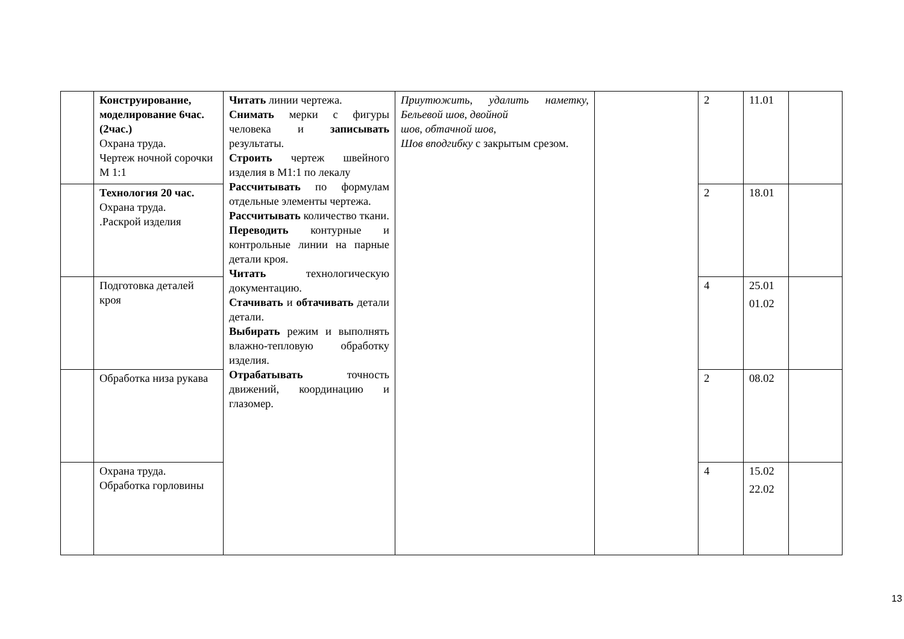| | Конструирование, моделирование 6час.(2час.) Охрана труда. Чертеж ночной сорочки М 1:1 | Читать линии чертежа. Снимать мерки с фигуры человека и записывать результаты. Строить чертеж швейного изделия в М1:1 по лекалу Рассчитывать по формулам отдельные элементы чертежа. Рассчитывать количество ткани. Переводить контурные и контрольные линии на парные детали кроя. Читать технологическую документацию. Стачивать и обтачивать детали детали. Выбирать режим и выполнять влажно-тепловую обработку изделия. Отрабатывать точность движений, координацию и глазомер. | Приутюжить, удалить наметку, Бельевой шов, двойной шов, обтачной шов, Шов вподгибку с закрытым срезом. | | 2 | 11.01 | |
| | Технология 20 час. Охрана труда. .Раскрой изделия | | | | 2 | 18.01 | |
| | Подготовка деталей кроя | | | | 4 | 25.01 01.02 | |
| | Обработка низа рукава | | | | 2 | 08.02 | |
| | Охрана труда. Обработка горловины | | | | 4 | 15.02 22.02 | |
13